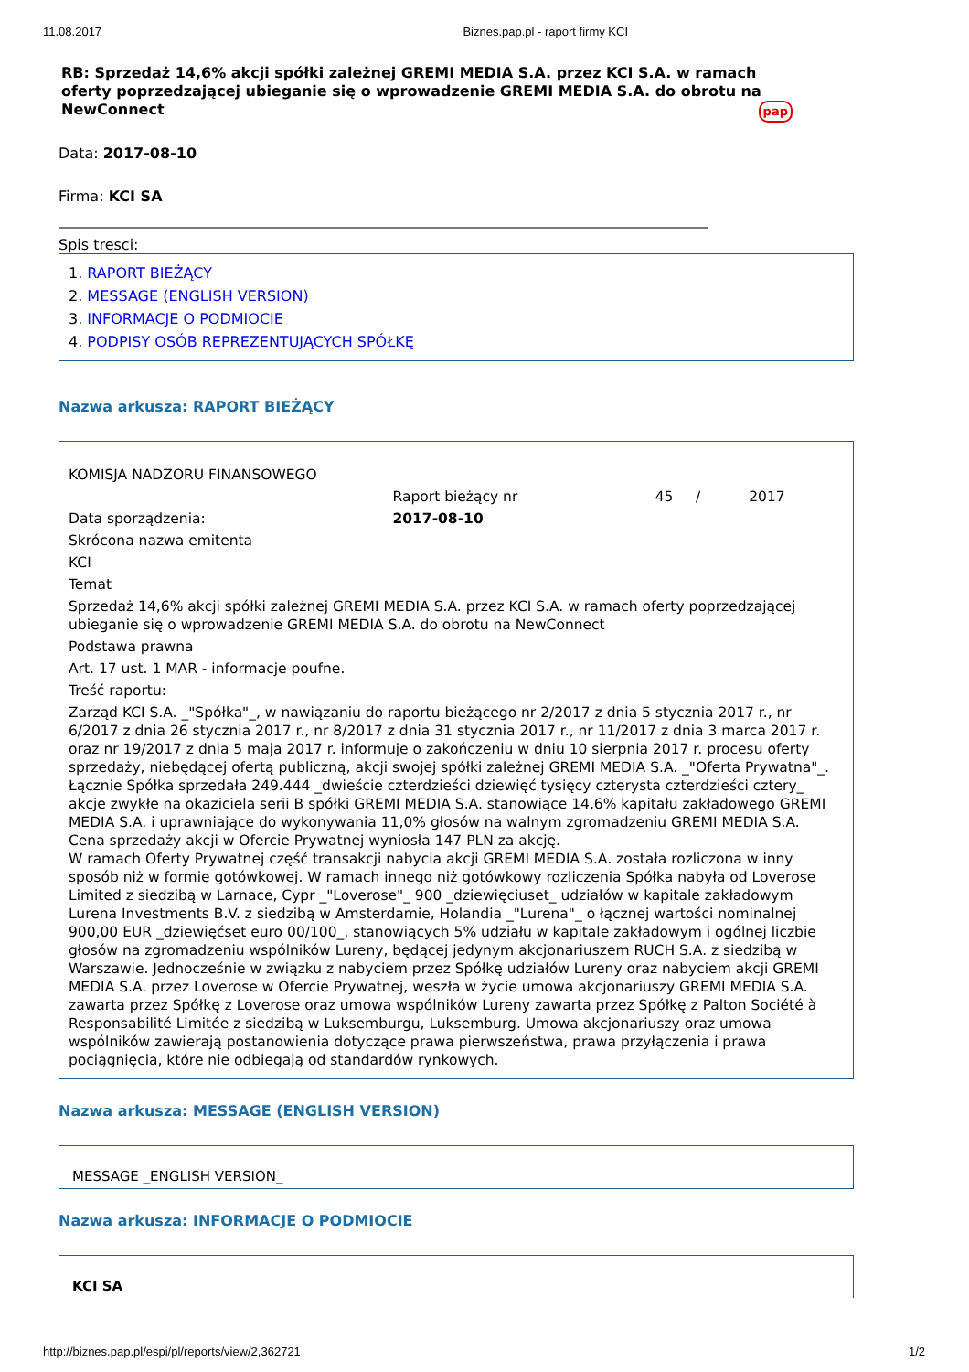11.08.2017 Biznes.pap.pl - raport firmy KCI
RB: Sprzedaż 14,6% akcji spółki zależnej GREMI MEDIA S.A. przez KCI S.A. w ramach oferty poprzedzającej ubieganie się o wprowadzenie GREMI MEDIA S.A. do obrotu na NewConnect pap
Data: 2017-08-10
Firma: KCI SA
Spis tresci:
1. RAPORT BIEŻĄCY
2. MESSAGE (ENGLISH VERSION)
3. INFORMACJE O PODMIOCIE
4. PODPISY OSÓB REPREZENTUJĄCYCH SPÓŁKĘ
Nazwa arkusza: RAPORT BIEŻĄCY
| KOMISJA NADZORU FINANSOWEGO | | | |
| | Raport bieżący nr | 45 / | 2017 |
| Data sporządzenia: | 2017-08-10 | | |
| Skrócona nazwa emitenta | | | |
| KCI | | | |
| Temat | | | |
| Sprzedaż 14,6% akcji spółki zależnej GREMI MEDIA S.A. przez KCI S.A. w ramach oferty poprzedzającej ubieganie się o wprowadzenie GREMI MEDIA S.A. do obrotu na NewConnect | | | |
| Podstawa prawna | | | |
| Art. 17 ust. 1 MAR - informacje poufne. | | | |
| Treść raportu: | | | |
| Zarząd KCI S.A. _"Spółka"_, w nawiązaniu do raportu bieżącego nr 2/2017 z dnia 5 stycznia 2017 r., nr 6/2017 z dnia 26 stycznia 2017 r., nr 8/2017 z dnia 31 stycznia 2017 r., nr 11/2017 z dnia 3 marca 2017 r. oraz nr 19/2017 z dnia 5 maja 2017 r. informuje o zakończeniu w dniu 10 sierpnia 2017 r. procesu oferty sprzedaży, niebędącej ofertą publiczną, akcji swojej spółki zależnej GREMI MEDIA S.A. _"Oferta Prywatna"_. Łącznie Spółka sprzedała 249.444 _dwieście czterdzieści dziewięć tysięcy czterysta czterdzieści cztery_ akcje zwykłe na okaziciela serii B spółki GREMI MEDIA S.A. stanowiące 14,6% kapitału zakładowego GREMI MEDIA S.A. i uprawniające do wykonywania 11,0% głosów na walnym zgromadzeniu GREMI MEDIA S.A. Cena sprzedaży akcji w Ofercie Prywatnej wyniosła 147 PLN za akcję. W ramach Oferty Prywatnej część transakcji nabycia akcji GREMI MEDIA S.A. została rozliczona w inny sposób niż w formie gotówkowej. W ramach innego niż gotówkowy rozliczenia Spółka nabyła od Loverose Limited z siedzibą w Larnace, Cypr _"Loverose"_ 900 _dziewięciuset_ udziałów w kapitale zakładowym Lurena Investments B.V. z siedzibą w Amsterdamie, Holandia _"Lurena"_ o łącznej wartości nominalnej 900,00 EUR _dziewięćset euro 00/100_, stanowiących 5% udziału w kapitale zakładowym i ogólnej liczbie głosów na zgromadzeniu wspólników Lureny, będącej jedynym akcjonariuszem RUCH S.A. z siedzibą w Warszawie. Jednocześnie w związku z nabyciem przez Spółkę udziałów Lureny oraz nabyciem akcji GREMI MEDIA S.A. przez Loverose w Ofercie Prywatnej, weszła w życie umowa akcjonariuszy GREMI MEDIA S.A. zawarta przez Spółkę z Loverose oraz umowa wspólników Lureny zawarta przez Spółkę z Palton Société à Responsabilité Limitée z siedzibą w Luksemburgu, Luksemburg. Umowa akcjonariuszy oraz umowa wspólników zawierają postanowienia dotyczące prawa pierwszeństwa, prawa przyłączenia i prawa pociągnięcia, które nie odbiegają od standardów rynkowych. | | | |
Nazwa arkusza: MESSAGE (ENGLISH VERSION)
MESSAGE _ENGLISH VERSION_
Nazwa arkusza: INFORMACJE O PODMIOCIE
KCI SA
http://biznes.pap.pl/espi/pl/reports/view/2,362721 1/2